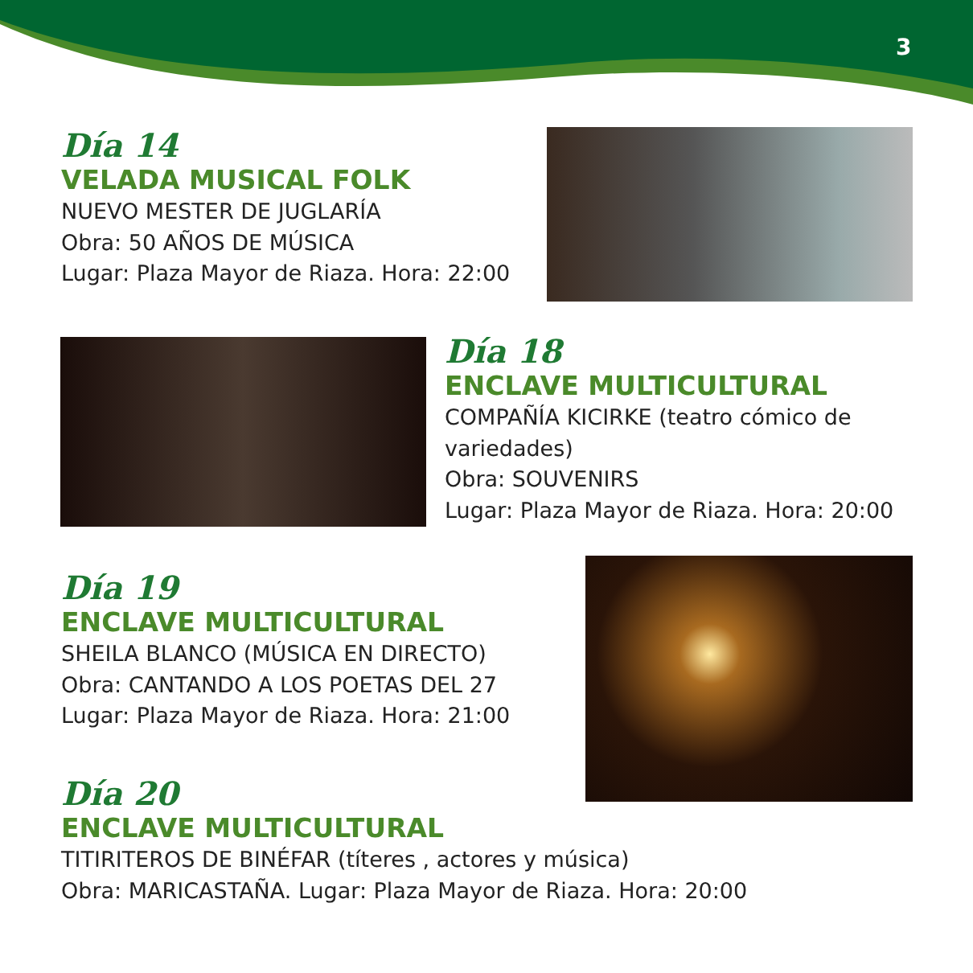3
Día 14
VELADA MUSICAL FOLK
NUEVO MESTER DE JUGLARÍA
Obra: 50 AÑOS DE MÚSICA
Lugar: Plaza Mayor de Riaza. Hora: 22:00
Día 18
ENCLAVE MULTICULTURAL
COMPAÑÍA KICIRKE (teatro cómico de variedades)
Obra: SOUVENIRS
Lugar: Plaza Mayor de Riaza. Hora: 20:00
Día 19
ENCLAVE MULTICULTURAL
SHEILA BLANCO (MÚSICA EN DIRECTO)
Obra: CANTANDO A LOS POETAS DEL 27
Lugar: Plaza Mayor de Riaza. Hora: 21:00
Día 20
ENCLAVE MULTICULTURAL
TITIRITEROS DE BINÉFAR (títeres , actores y música)
Obra: MARICASTAÑA. Lugar: Plaza Mayor de Riaza. Hora: 20:00